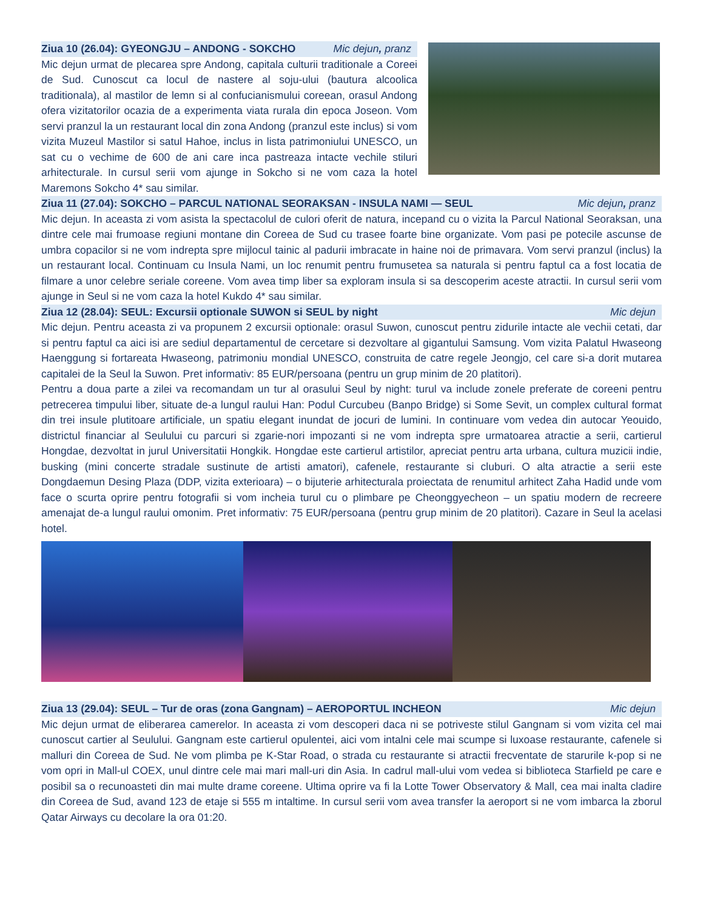Ziua 10 (26.04): GYEONGJU – ANDONG - SOKCHO Mic dejun, pranz
Mic dejun urmat de plecarea spre Andong, capitala culturii traditionale a Coreei de Sud. Cunoscut ca locul de nastere al soju-ului (bautura alcoolica traditionala), al mastilor de lemn si al confucianismului coreean, orasul Andong ofera vizitatorilor ocazia de a experimenta viata rurala din epoca Joseon. Vom servi pranzul la un restaurant local din zona Andong (pranzul este inclus) si vom vizita Muzeul Mastilor si satul Hahoe, inclus in lista patrimoniului UNESCO, un sat cu o vechime de 600 de ani care inca pastreaza intacte vechile stiluri arhitecturale. In cursul serii vom ajunge in Sokcho si ne vom caza la hotel Maremons Sokcho 4* sau similar.
Ziua 11 (27.04): SOKCHO – PARCUL NATIONAL SEORAKSAN - INSULA NAMI — SEUL Mic dejun, pranz
Mic dejun. In aceasta zi vom asista la spectacolul de culori oferit de natura, incepand cu o vizita la Parcul National Seoraksan, una dintre cele mai frumoase regiuni montane din Coreea de Sud cu trasee foarte bine organizate. Vom pasi pe potecile ascunse de umbra copacilor si ne vom indrepta spre mijlocul tainic al padurii imbracate in haine noi de primavara. Vom servi pranzul (inclus) la un restaurant local. Continuam cu Insula Nami, un loc renumit pentru frumusetea sa naturala si pentru faptul ca a fost locatia de filmare a unor celebre seriale coreene. Vom avea timp liber sa exploram insula si sa descoperim aceste atractii. In cursul serii vom ajunge in Seul si ne vom caza la hotel Kukdo 4* sau similar.
Ziua 12 (28.04): SEUL: Excursii optionale SUWON si SEUL by night Mic dejun
Mic dejun. Pentru aceasta zi va propunem 2 excursii optionale: orasul Suwon, cunoscut pentru zidurile intacte ale vechii cetati, dar si pentru faptul ca aici isi are sediul departamentul de cercetare si dezvoltare al gigantului Samsung. Vom vizita Palatul Hwaseong Haenggung si fortareata Hwaseong, patrimoniu mondial UNESCO, construita de catre regele Jeongjo, cel care si-a dorit mutarea capitalei de la Seul la Suwon. Pret informativ: 85 EUR/persoana (pentru un grup minim de 20 platitori).
Pentru a doua parte a zilei va recomandam un tur al orasului Seul by night: turul va include zonele preferate de coreeni pentru petrecerea timpului liber, situate de-a lungul raului Han: Podul Curcubeu (Banpo Bridge) si Some Sevit, un complex cultural format din trei insule plutitoare artificiale, un spatiu elegant inundat de jocuri de lumini. In continuare vom vedea din autocar Yeouido, districtul financiar al Seulului cu parcuri si zgarie-nori impozanti si ne vom indrepta spre urmatoarea atractie a serii, cartierul Hongdae, dezvoltat in jurul Universitatii Hongkik. Hongdae este cartierul artistilor, apreciat pentru arta urbana, cultura muzicii indie, busking (mini concerte stradale sustinute de artisti amatori), cafenele, restaurante si cluburi. O alta atractie a serii este Dongdaemun Desing Plaza (DDP, vizita exterioara) – o bijuterie arhitecturala proiectata de renumitul arhitect Zaha Hadid unde vom face o scurta oprire pentru fotografii si vom incheia turul cu o plimbare pe Cheonggyecheon – un spatiu modern de recreere amenajat de-a lungul raului omonim. Pret informativ: 75 EUR/persoana (pentru grup minim de 20 platitori). Cazare in Seul la acelasi hotel.
Ziua 13 (29.04): SEUL – Tur de oras (zona Gangnam) – AEROPORTUL INCHEON Mic dejun
Mic dejun urmat de eliberarea camerelor. In aceasta zi vom descoperi daca ni se potriveste stilul Gangnam si vom vizita cel mai cunoscut cartier al Seulului. Gangnam este cartierul opulentei, aici vom intalni cele mai scumpe si luxoase restaurante, cafenele si malluri din Coreea de Sud. Ne vom plimba pe K-Star Road, o strada cu restaurante si atractii frecventate de starurile k-pop si ne vom opri in Mall-ul COEX, unul dintre cele mai mari mall-uri din Asia. In cadrul mall-ului vom vedea si biblioteca Starfield pe care e posibil sa o recunoasteti din mai multe drame coreene. Ultima oprire va fi la Lotte Tower Observatory & Mall, cea mai inalta cladire din Coreea de Sud, avand 123 de etaje si 555 m intaltime. In cursul serii vom avea transfer la aeroport si ne vom imbarca la zborul Qatar Airways cu decolare la ora 01:20.